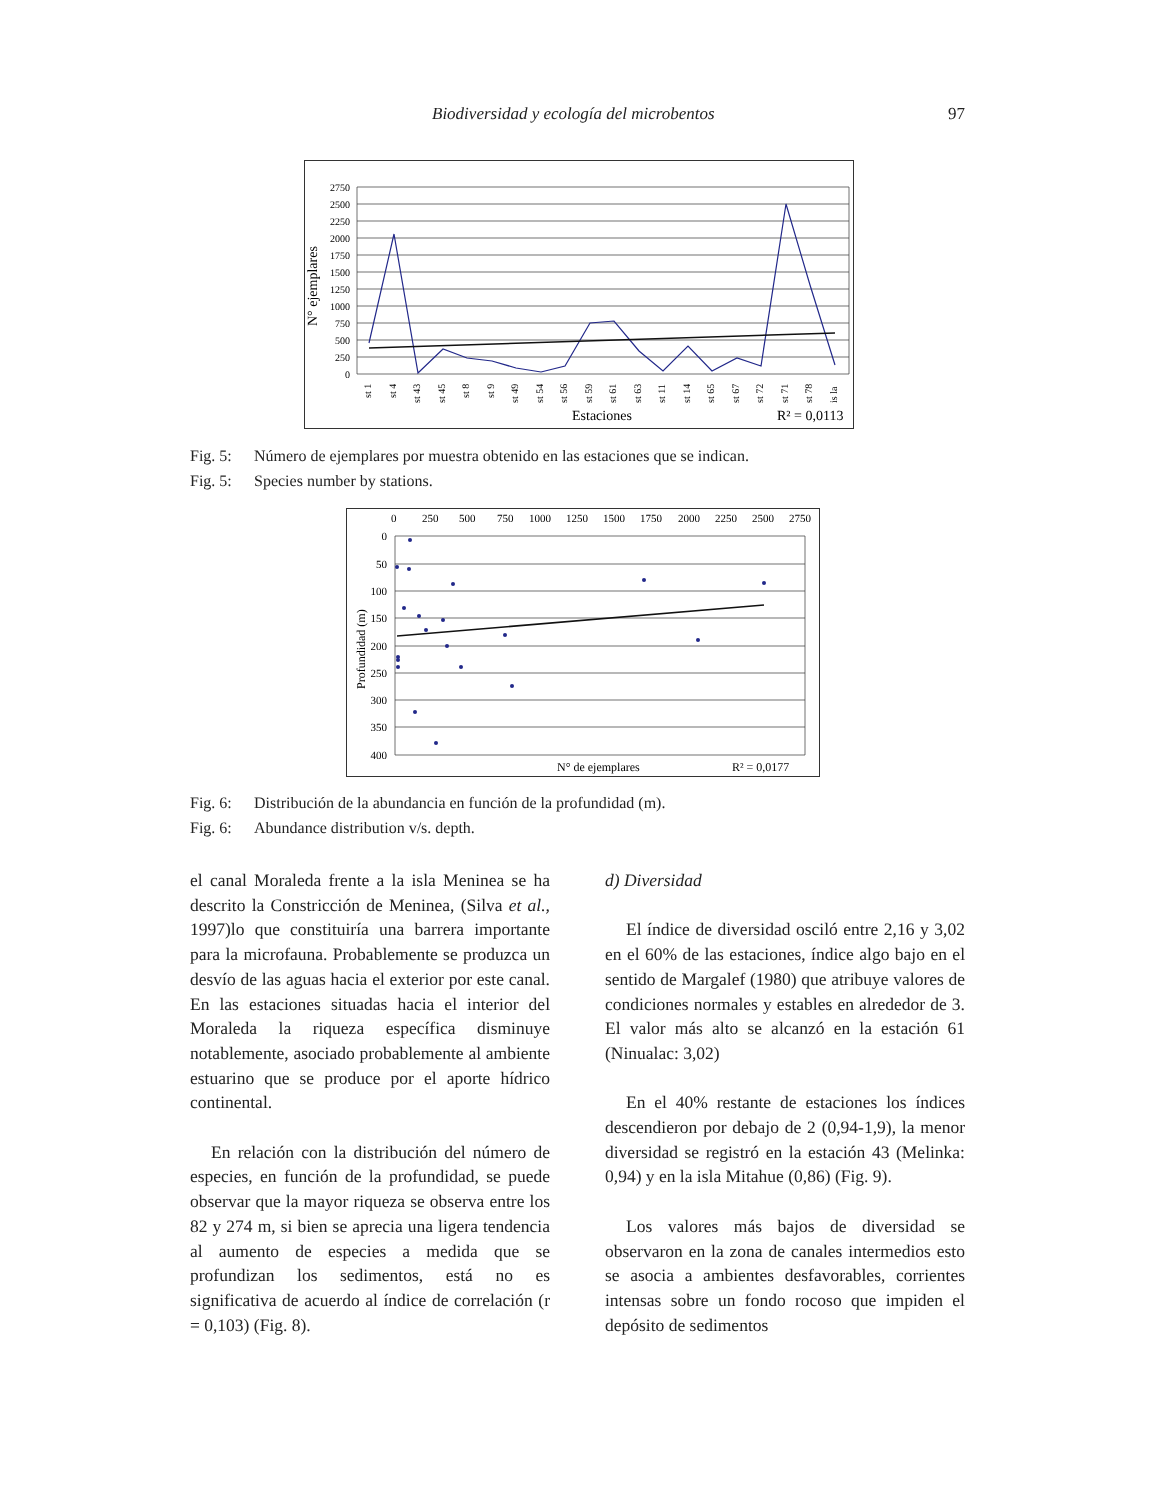Biodiversidad y ecología del microbentos 97
N° ejemplares
2750
2500
2250
2000
1750
1500
1250
1000
750
500
250
0
st 1
st 4
st 43
st 45
st 8
st 9
st 49
st 54
st 56
st 59
st 61
st 63
st 11
st 14
st 65
st 67
st 72
st 71
st 78
is la
Estaciones
R² = 0,0113
Fig. 5: Número de ejemplares por muestra obtenido en las estaciones que se indican.
Fig. 5: Species number by stations.
Profundidad (m)
0
250
500
750
1000
1250
1500
1750
2000
2250
2500
2750
0
50
100
150
200
250
300
350
400
N° de ejemplares
R² = 0,0177
Fig. 6: Distribución de la abundancia en función de la profundidad (m).
Fig. 6: Abundance distribution v/s. depth.
el canal Moraleda frente a la isla Meninea se ha descrito la Constricción de Meninea, (Silva et al., 1997)lo que constituiría una barrera importante para la microfauna. Probablemente se produzca un desvío de las aguas hacia el exterior por este canal. En las estaciones situadas hacia el interior del Moraleda la riqueza específica disminuye notablemente, asociado probablemente al ambiente estuarino que se produce por el aporte hídrico continental.
En relación con la distribución del número de especies, en función de la profundidad, se puede observar que la mayor riqueza se observa entre los 82 y 274 m, si bien se aprecia una ligera tendencia al aumento de especies a medida que se profundizan los sedimentos, está no es significativa de acuerdo al índice de correlación (r = 0,103) (Fig. 8).
d) Diversidad
El índice de diversidad osciló entre 2,16 y 3,02 en el 60% de las estaciones, índice algo bajo en el sentido de Margalef (1980) que atribuye valores de condiciones normales y estables en alrededor de 3. El valor más alto se alcanzó en la estación 61 (Ninualac: 3,02)
En el 40% restante de estaciones los índices descendieron por debajo de 2 (0,94-1,9), la menor diversidad se registró en la estación 43 (Melinka: 0,94) y en la isla Mitahue (0,86) (Fig. 9).
Los valores más bajos de diversidad se observaron en la zona de canales intermedios esto se asocia a ambientes desfavorables, corrientes intensas sobre un fondo rocoso que impiden el depósito de sedimentos